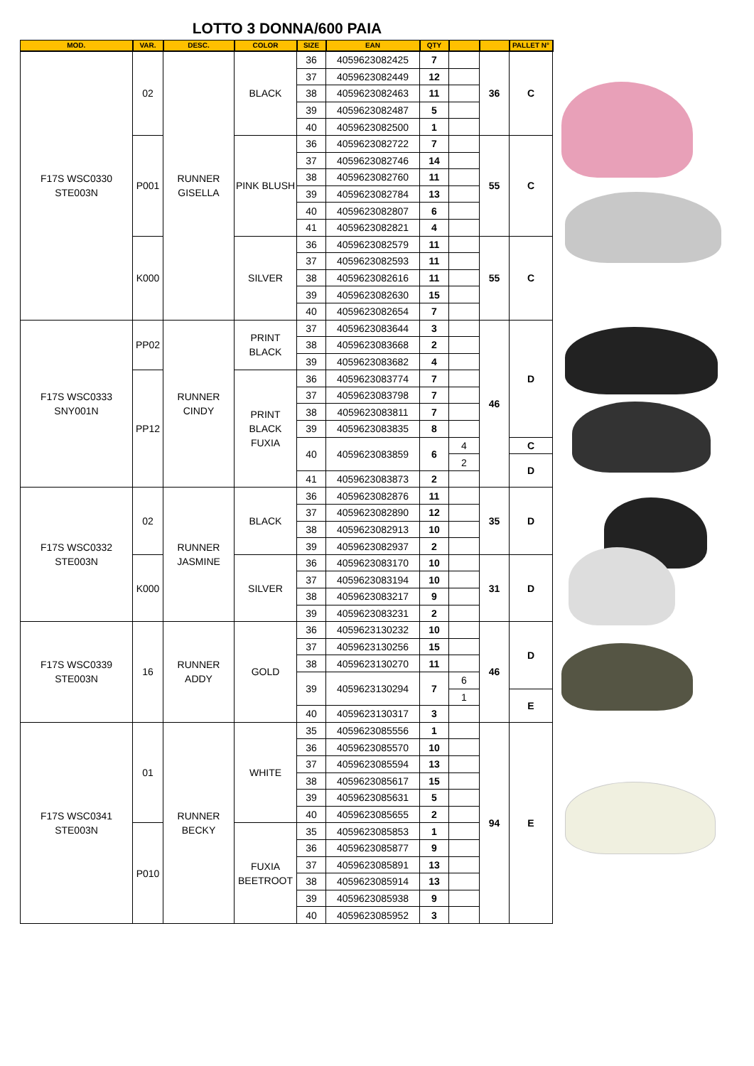LOTTO 3 DONNA/600 PAIA
| MOD. | VAR. | DESC. | COLOR | SIZE | EAN | QTY | | | PALLET N° |
| --- | --- | --- | --- | --- | --- | --- | --- | --- | --- |
| F17S WSC0330 STE003N | 02 | RUNNER GISELLA | BLACK | 36 | 4059623082425 | 7 | | 36 | C |
| | | | | 37 | 4059623082449 | 12 | | | |
| | | | | 38 | 4059623082463 | 11 | | | |
| | | | | 39 | 4059623082487 | 5 | | | |
| | | | | 40 | 4059623082500 | 1 | | | |
| | P001 | | PINK BLUSH | 36 | 4059623082722 | 7 | | 55 | C |
| | | | | 37 | 4059623082746 | 14 | | | |
| | | | | 38 | 4059623082760 | 11 | | | |
| | | | | 39 | 4059623082784 | 13 | | | |
| | | | | 40 | 4059623082807 | 6 | | | |
| | | | | 41 | 4059623082821 | 4 | | | |
| | K000 | | SILVER | 36 | 4059623082579 | 11 | | 55 | C |
| | | | | 37 | 4059623082593 | 11 | | | |
| | | | | 38 | 4059623082616 | 11 | | | |
| | | | | 39 | 4059623082630 | 15 | | | |
| | | | | 40 | 4059623082654 | 7 | | | |
| F17S WSC0333 SNY001N | PP02 | RUNNER CINDY | PRINT BLACK | 37 | 4059623083644 | 3 | | 46 | D |
| | | | | 38 | 4059623083668 | 2 | | | |
| | | | | 39 | 4059623083682 | 4 | | | |
| | PP12 | | PRINT BLACK FUXIA | 36 | 4059623083774 | 7 | | | |
| | | | | 37 | 4059623083798 | 7 | | | |
| | | | | 38 | 4059623083811 | 7 | | | |
| | | | | 39 | 4059623083835 | 8 | | | |
| | | | | 40 | 4059623083859 | 6 | 4 | | C |
| | | | | | | | 2 | | D |
| | | | | 41 | 4059623083873 | 2 | | | |
| F17S WSC0332 STE003N | 02 | RUNNER JASMINE | BLACK | 36 | 4059623082876 | 11 | | 35 | D |
| | | | | 37 | 4059623082890 | 12 | | | |
| | | | | 38 | 4059623082913 | 10 | | | |
| | | | | 39 | 4059623082937 | 2 | | | |
| | K000 | | SILVER | 36 | 4059623083170 | 10 | | 31 | D |
| | | | | 37 | 4059623083194 | 10 | | | |
| | | | | 38 | 4059623083217 | 9 | | | |
| | | | | 39 | 4059623083231 | 2 | | | |
| F17S WSC0339 STE003N | 16 | RUNNER ADDY | GOLD | 36 | 4059623130232 | 10 | | 46 | D |
| | | | | 37 | 4059623130256 | 15 | | | |
| | | | | 38 | 4059623130270 | 11 | | | |
| | | | | 39 | 4059623130294 | 7 | 6 | | |
| | | | | | | | 1 | | E |
| | | | | 40 | 4059623130317 | 3 | | | |
| F17S WSC0341 STE003N | 01 | RUNNER BECKY | WHITE | 35 | 4059623085556 | 1 | | 94 | E |
| | | | | 36 | 4059623085570 | 10 | | | |
| | | | | 37 | 4059623085594 | 13 | | | |
| | | | | 38 | 4059623085617 | 15 | | | |
| | | | | 39 | 4059623085631 | 5 | | | |
| | | | | 40 | 4059623085655 | 2 | | | |
| | P010 | | FUXIA BEETROOT | 35 | 4059623085853 | 1 | | | |
| | | | | 36 | 4059623085877 | 9 | | | |
| | | | | 37 | 4059623085891 | 13 | | | |
| | | | | 38 | 4059623085914 | 13 | | | |
| | | | | 39 | 4059623085938 | 9 | | | |
| | | | | 40 | 4059623085952 | 3 | | | |